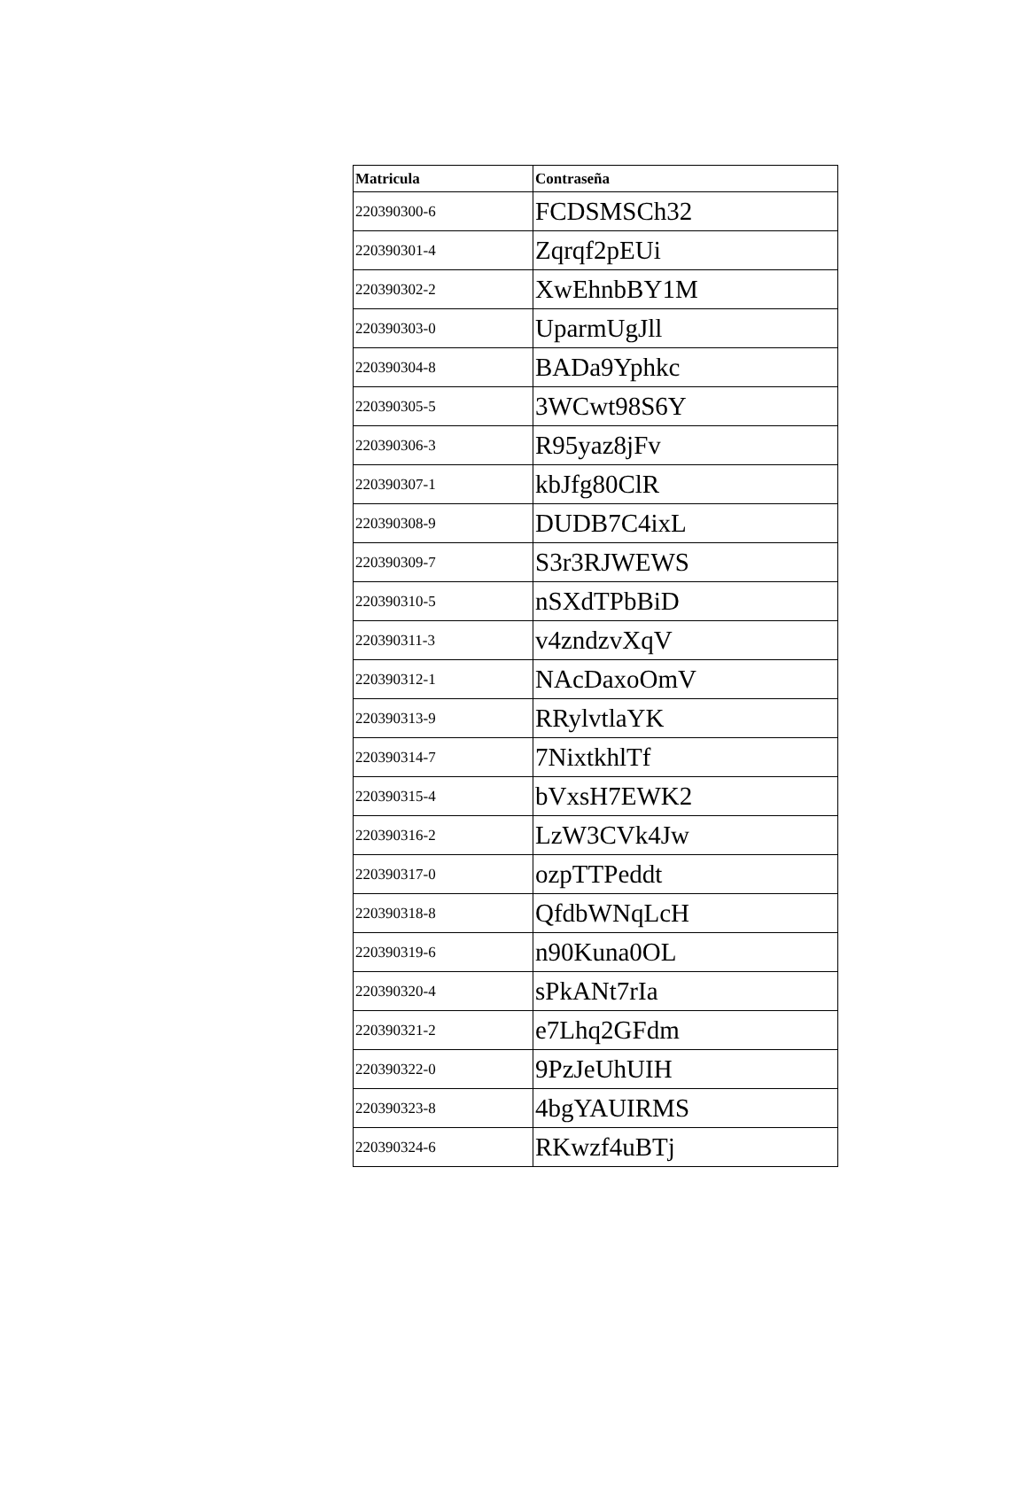| Matricula | Contraseña |
| --- | --- |
| 220390300-6 | FCDSMSCh32 |
| 220390301-4 | Zqrqf2pEUi |
| 220390302-2 | XwEhnbBY1M |
| 220390303-0 | UparmUgJll |
| 220390304-8 | BADa9Yphkc |
| 220390305-5 | 3WCwt98S6Y |
| 220390306-3 | R95yaz8jFv |
| 220390307-1 | kbJfg80ClR |
| 220390308-9 | DUDB7C4ixL |
| 220390309-7 | S3r3RJWEWS |
| 220390310-5 | nSXdTPbBiD |
| 220390311-3 | v4zndzvXqV |
| 220390312-1 | NAcDaxoOmV |
| 220390313-9 | RRylvtlaYK |
| 220390314-7 | 7NixtkhlTf |
| 220390315-4 | bVxsH7EWK2 |
| 220390316-2 | LzW3CVk4Jw |
| 220390317-0 | ozpTTPeddt |
| 220390318-8 | QfdbWNqLcH |
| 220390319-6 | n90Kuna0OL |
| 220390320-4 | sPkANt7rIa |
| 220390321-2 | e7Lhq2GFdm |
| 220390322-0 | 9PzJeUhUIH |
| 220390323-8 | 4bgYAUIRMS |
| 220390324-6 | RKwzf4uBTj |